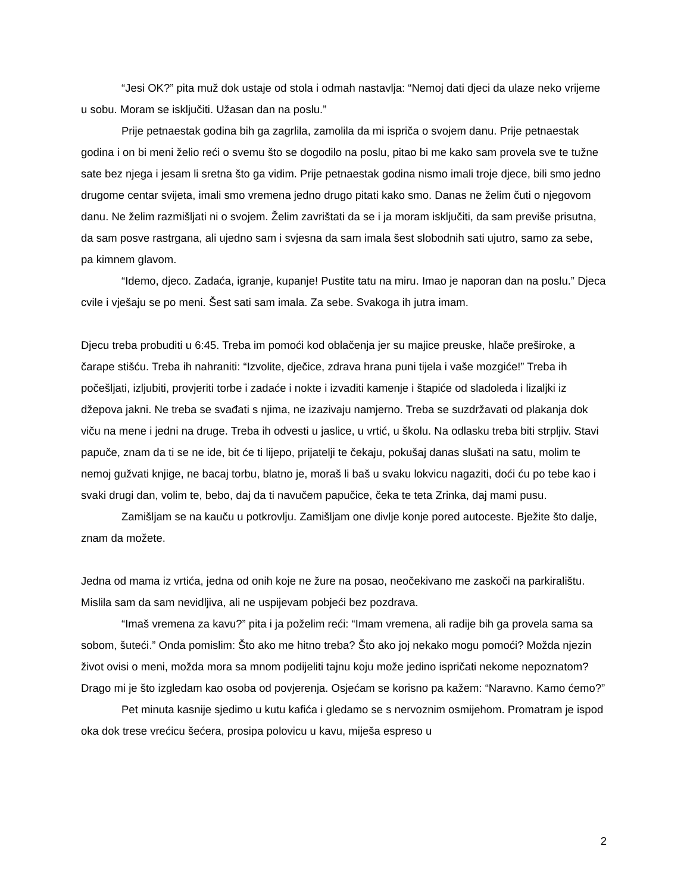“Jesi OK?” pita muž dok ustaje od stola i odmah nastavlja: “Nemoj dati djeci da ulaze neko vrijeme u sobu. Moram se isključiti. Užasan dan na poslu.”
Prije petnaestak godina bih ga zagrlila, zamolila da mi ispriča o svojem danu. Prije petnaestak godina i on bi meni želio reći o svemu što se dogodilo na poslu, pitao bi me kako sam provela sve te tužne sate bez njega i jesam li sretna što ga vidim. Prije petnaestak godina nismo imali troje djece, bili smo jedno drugome centar svijeta, imali smo vremena jedno drugo pitati kako smo. Danas ne želim čuti o njegovom danu. Ne želim razmišljati ni o svojem. Želim zavrištati da se i ja moram isključiti, da sam previše prisutna, da sam posve rastrgana, ali ujedno sam i svjesna da sam imala šest slobodnih sati ujutro, samo za sebe, pa kimnem glavom.
“Idemo, djeco. Zadaća, igranje, kupanje! Pustite tatu na miru. Imao je naporan dan na poslu.” Djeca cvile i vješaju se po meni. Šest sati sam imala. Za sebe. Svakoga ih jutra imam.
Djecu treba probuditi u 6:45. Treba im pomoći kod oblačenja jer su majice preuske, hlače preširoke, a čarape stišću. Treba ih nahraniti: “Izvolite, dječice, zdrava hrana puni tijela i vaše mozgiće!” Treba ih počešljati, izljubiti, provjeriti torbe i zadaće i nokte i izvaditi kamenje i štapiće od sladoleda i lizaljki iz džepova jakni. Ne treba se svađati s njima, ne izazivaju namjerno. Treba se suzdržavati od plakanja dok viču na mene i jedni na druge. Treba ih odvesti u jaslice, u vrtić, u školu. Na odlasku treba biti strpljiv. Stavi papuče, znam da ti se ne ide, bit će ti lijepo, prijatelji te čekaju, pokušaj danas slušati na satu, molim te nemoj gužvati knjige, ne bacaj torbu, blatno je, moraš li baš u svaku lokvicu nagaziti, doći ću po tebe kao i svaki drugi dan, volim te, bebo, daj da ti navučem papučice, čeka te teta Zrinka, daj mami pusu.
Zamišljam se na kauču u potkrovlju. Zamišljam one divlje konje pored autoceste. Bježite što dalje, znam da možete.
Jedna od mama iz vrtića, jedna od onih koje ne žure na posao, neočekivano me zaskoči na parkiralištu. Mislila sam da sam nevidljiva, ali ne uspijevam pobjeći bez pozdrava.
“Imaš vremena za kavu?” pita i ja poželim reći: “Imam vremena, ali radije bih ga provela sama sa sobom, šuteći.” Onda pomislim: Što ako me hitno treba? Što ako joj nekako mogu pomoći? Možda njezin život ovisi o meni, možda mora sa mnom podijeliti tajnu koju može jedino ispričati nekome nepoznatom? Drago mi je što izgledam kao osoba od povjerenja. Osjećam se korisno pa kažem: “Naravno. Kamo ćemo?”
Pet minuta kasnije sjedimo u kutu kafića i gledamo se s nervoznim osmijehom. Promatram je ispod oka dok trese vrećicu šećera, prosipa polovicu u kavu, miješa espreso u
2